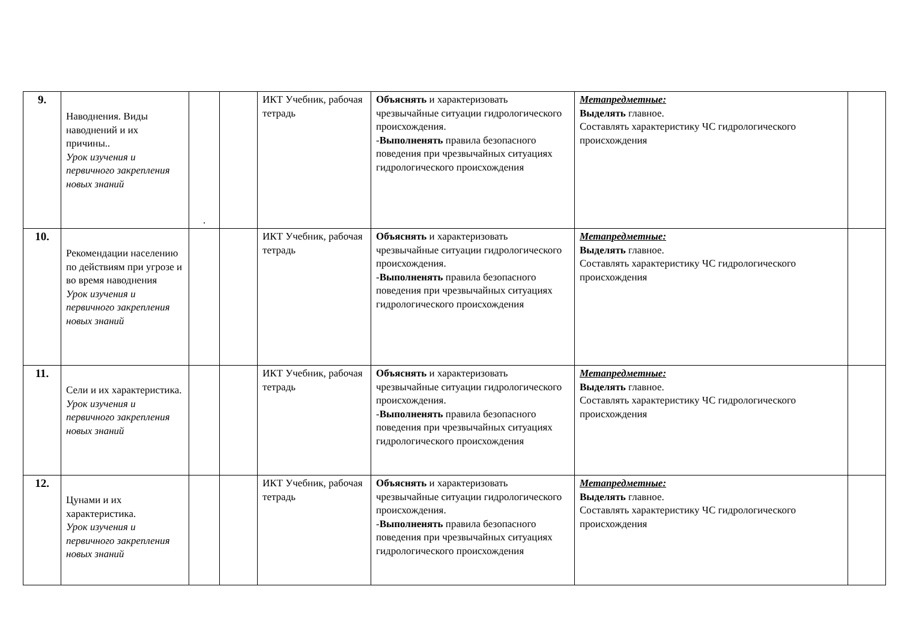| 9. | Наводнения. Виды наводнений и их причины.. Урок изучения и первичного закрепления новых знаний | . | | ИКТ Учебник, рабочая тетрадь | Объяснять и характеризовать чрезвычайные ситуации гидрологического происхождения. - Выполненять правила безопасного поведения при чрезвычайных ситуациях гидрологического происхождения | Метапредметные: Выделять главное. Составлять характеристику ЧС гидрологического происхождения | |
| 10. | Рекомендации населению по действиям при угрозе и во время наводнения Урок изучения и первичного закрепления новых знаний | | | ИКТ Учебник, рабочая тетрадь | Объяснять и характеризовать чрезвычайные ситуации гидрологического происхождения. - Выполненять правила безопасного поведения при чрезвычайных ситуациях гидрологического происхождения | Метапредметные: Выделять главное. Составлять характеристику ЧС гидрологического происхождения | |
| 11. | Сели и их характеристика. Урок изучения и первичного закрепления новых знаний | | | ИКТ Учебник, рабочая тетрадь | Объяснять и характеризовать чрезвычайные ситуации гидрологического происхождения. - Выполненять правила безопасного поведения при чрезвычайных ситуациях гидрологического происхождения | Метапредметные: Выделять главное. Составлять характеристику ЧС гидрологического происхождения | |
| 12. | Цунами и их характеристика. Урок изучения и первичного закрепления новых знаний | | | ИКТ Учебник, рабочая тетрадь | Объяснять и характеризовать чрезвычайные ситуации гидрологического происхождения. - Выполненять правила безопасного поведения при чрезвычайных ситуациях гидрологического происхождения | Метапредметные: Выделять главное. Составлять характеристику ЧС гидрологического происхождения | |